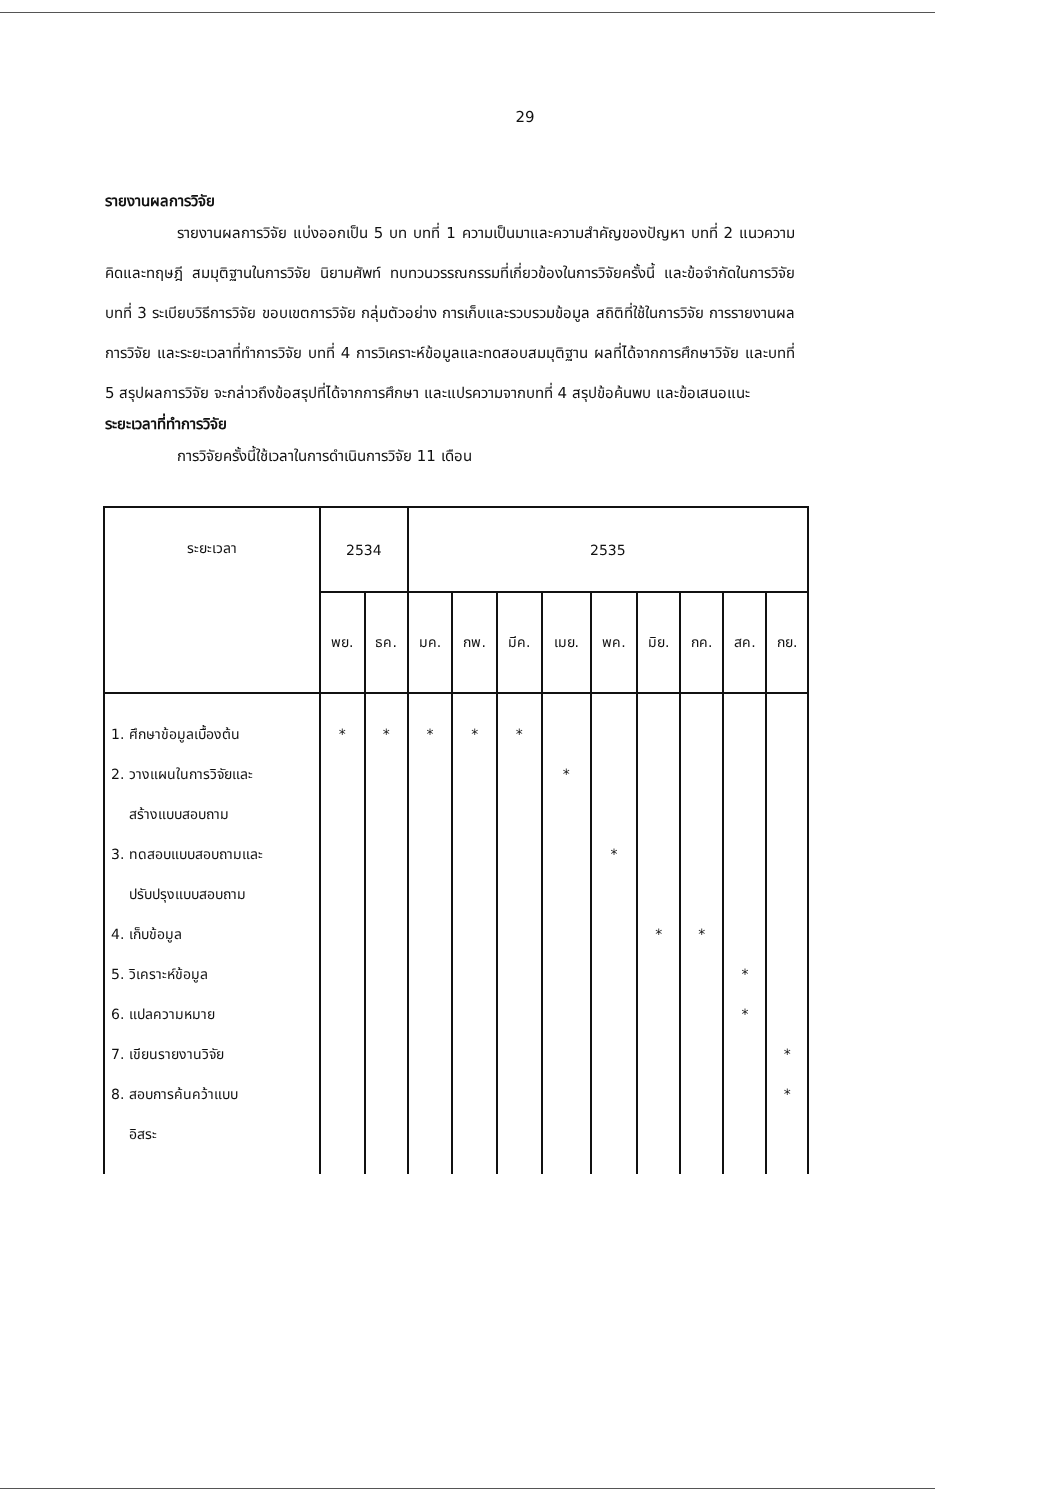29
รายงานผลการวิจัย
รายงานผลการวิจัย แบ่งออกเป็น 5 บท บทที่ 1 ความเป็นมาและความสำคัญของปัญหา บทที่ 2 แนวความคิดและทฤษฎี สมมุติฐานในการวิจัย นิยามศัพท์ ทบทวนวรรณกรรมที่เกี่ยวข้องในการวิจัยครั้งนี้ และข้อจำกัดในการวิจัย บทที่ 3 ระเบียบวิธีการวิจัย ขอบเขตการวิจัย กลุ่มตัวอย่าง การเก็บและรวบรวมข้อมูล สถิติที่ใช้ในการวิจัย การรายงานผลการวิจัย และระยะเวลาที่ทำการวิจัย บทที่ 4 การวิเคราะห์ข้อมูลและทดสอบสมมุติฐาน ผลที่ได้จากการศึกษาวิจัย และบทที่ 5 สรุปผลการวิจัย จะกล่าวถึงข้อสรุปที่ได้จากการศึกษา และแปรความจากบทที่ 4 สรุปข้อค้นพบ และข้อเสนอแนะ
ระยะเวลาที่ทำการวิจัย
การวิจัยครั้งนี้ใช้เวลาในการดำเนินการวิจัย 11 เดือน
| ระยะเวลา | 2534 | | 2535 | | | | | | | | |
| --- | --- | --- | --- | --- | --- | --- | --- | --- | --- | --- | --- |
| | พย. | ธค. | มค. | กพ. | มีค. | เมย. | พค. | มิย. | กค. | สค. | กย. |
| 1. ศึกษาข้อมูลเบื้องต้น 2. วางแผนในการวิจัยและ สร้างแบบสอบถาม 3. ทดสอบแบบสอบถามและ ปรับปรุงแบบสอบถาม 4. เก็บข้อมูล 5. วิเคราะห์ข้อมูล 6. แปลความหมาย 7. เขียนรายงานวิจัย 8. สอบการค้นคว้าแบบ อิสระ | * | * | * | * | * | * | * | * | * | * * | * * |